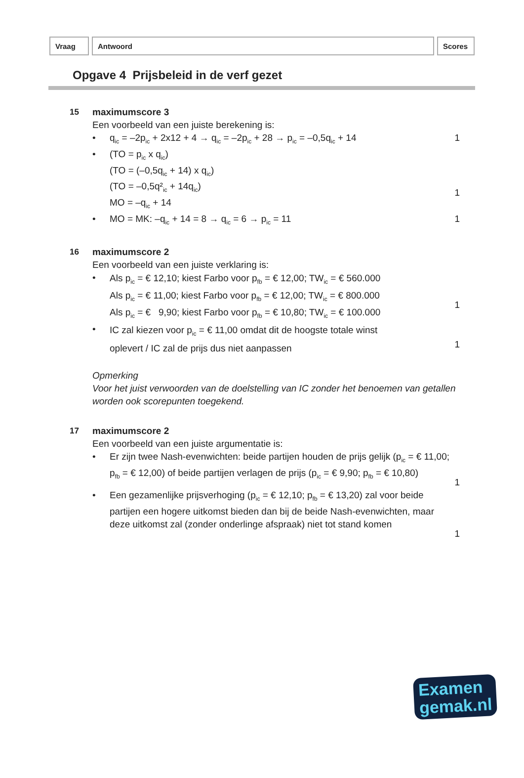Vraag Antwoord Scores
Opgave 4 Prijsbeleid in de verf gezet
15 maximumscore 3
Een voorbeeld van een juiste berekening is:
• q<sub>ic</sub> = –2p<sub>ic</sub> + 2x12 + 4 → q<sub>ic</sub> = –2p<sub>ic</sub> + 28 → p<sub>ic</sub> = –0,5q<sub>ic</sub> + 14
1
• (TO = p<sub>ic</sub> x q<sub>ic</sub>)
(TO = (–0,5q<sub>ic</sub> + 14) x q<sub>ic</sub>)
(TO = –0,5q²<sub>ic</sub> + 14q<sub>ic</sub>)
MO = –q<sub>ic</sub> + 14
1
• MO = MK: –q<sub>ic</sub> + 14 = 8 → q<sub>ic</sub> = 6 → p<sub>ic</sub> = 11
1
16 maximumscore 2
Een voorbeeld van een juiste verklaring is:
•
Als p<sub>ic</sub> = € 12,10; kiest Farbo voor p<sub>fb</sub> = € 12,00; TW<sub>ic</sub> = € 560.000
Als p<sub>ic</sub> = € 11,00; kiest Farbo voor p<sub>fb</sub> = € 12,00; TW<sub>ic</sub> = € 800.000
Als p<sub>ic</sub> = € 9,90; kiest Farbo voor p<sub>fb</sub> = € 10,80; TW<sub>ic</sub> = € 100.000
1
•
IC zal kiezen voor p<sub>ic</sub> = € 11,00 omdat dit de hoogste totale winst
oplevert / IC zal de prijs dus niet aanpassen
1
Opmerking
Voor het juist verwoorden van de doelstelling van IC zonder het benoemen van getallen worden ook scorepunten toegekend.
17 maximumscore 2
Een voorbeeld van een juiste argumentatie is:
• Er zijn twee Nash-evenwichten: beide partijen houden de prijs gelijk (p<sub>ic</sub> = € 11,00; p<sub>fb</sub> = € 12,00) of beide partijen verlagen de prijs (p<sub>ic</sub> = € 9,90; p<sub>fb</sub> = € 10,80)
1
• Een gezamenlijke prijsverhoging (p<sub>ic</sub> = € 12,10; p<sub>fb</sub> = € 13,20) zal voor beide partijen een hogere uitkomst bieden dan bij de beide Nash-evenwichten, maar deze uitkomst zal (zonder onderlinge afspraak) niet tot stand komen
1
Examen
gemak.nl